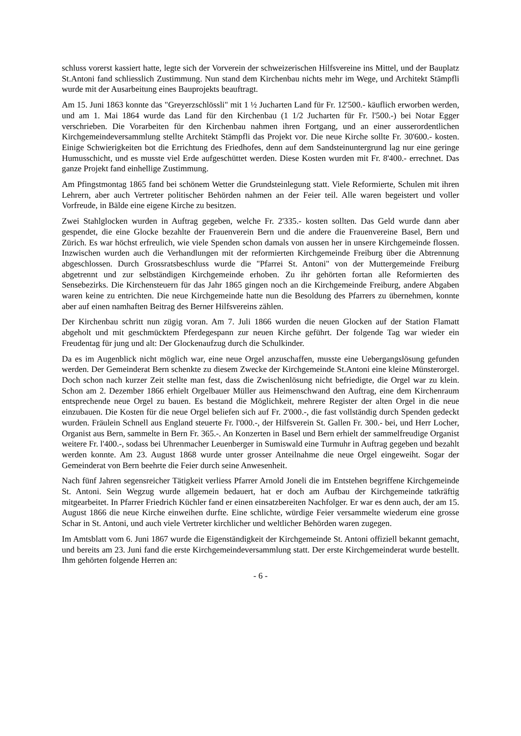schluss vorerst kassiert hatte, legte sich der Vorverein der schweizerischen Hilfsvereine ins Mittel, und der Bauplatz St.Antoni fand schliesslich Zustimmung. Nun stand dem Kirchenbau nichts mehr im Wege, und Architekt Stämpfli wurde mit der Ausarbeitung eines Bauprojekts beauftragt.
Am 15. Juni 1863 konnte das "Greyerzschlössli" mit 1 ½ Jucharten Land für Fr. 12'500.- käuflich erworben werden, und am 1. Mai 1864 wurde das Land für den Kirchenbau (1 1/2 Jucharten für Fr. l'500.-) bei Notar Egger verschrieben. Die Vorarbeiten für den Kirchenbau nahmen ihren Fortgang, und an einer ausserordentlichen Kirchgemeindeversammlung stellte Architekt Stämpfli das Projekt vor. Die neue Kirche sollte Fr. 30'600.- kosten. Einige Schwierigkeiten bot die Errichtung des Friedhofes, denn auf dem Sandsteinuntergrund lag nur eine geringe Humusschicht, und es musste viel Erde aufgeschüttet werden. Diese Kosten wurden mit Fr. 8'400.- errechnet. Das ganze Projekt fand einhellige Zustimmung.
Am Pfingstmontag 1865 fand bei schönem Wetter die Grundsteinlegung statt. Viele Reformierte, Schulen mit ihren Lehrern, aber auch Vertreter politischer Behörden nahmen an der Feier teil. Alle waren begeistert und voller Vorfreude, in Bälde eine eigene Kirche zu besitzen.
Zwei Stahlglocken wurden in Auftrag gegeben, welche Fr. 2'335.- kosten sollten. Das Geld wurde dann aber gespendet, die eine Glocke bezahlte der Frauenverein Bern und die andere die Frauenvereine Basel, Bern und Zürich. Es war höchst erfreulich, wie viele Spenden schon damals von aussen her in unsere Kirchgemeinde flossen. Inzwischen wurden auch die Verhandlungen mit der reformierten Kirchgemeinde Freiburg über die Abtrennung abgeschlossen. Durch Grossratsbeschluss wurde die "Pfarrei St. Antoni" von der Muttergemeinde Freiburg abgetrennt und zur selbständigen Kirchgemeinde erhoben. Zu ihr gehörten fortan alle Reformierten des Sensebezirks. Die Kirchensteuern für das Jahr 1865 gingen noch an die Kirchgemeinde Freiburg, andere Abgaben waren keine zu entrichten. Die neue Kirchgemeinde hatte nun die Besoldung des Pfarrers zu übernehmen, konnte aber auf einen namhaften Beitrag des Berner Hilfsvereins zählen.
Der Kirchenbau schritt nun zügig voran. Am 7. Juli 1866 wurden die neuen Glocken auf der Station Flamatt abgeholt und mit geschmücktem Pferdegespann zur neuen Kirche geführt. Der folgende Tag war wieder ein Freudentag für jung und alt: Der Glockenaufzug durch die Schulkinder.
Da es im Augenblick nicht möglich war, eine neue Orgel anzuschaffen, musste eine Uebergangslösung gefunden werden. Der Gemeinderat Bern schenkte zu diesem Zwecke der Kirchgemeinde St.Antoni eine kleine Münsterorgel. Doch schon nach kurzer Zeit stellte man fest, dass die Zwischenlösung nicht befriedigte, die Orgel war zu klein. Schon am 2. Dezember 1866 erhielt Orgelbauer Müller aus Heimenschwand den Auftrag, eine dem Kirchenraum entsprechende neue Orgel zu bauen. Es bestand die Möglichkeit, mehrere Register der alten Orgel in die neue einzubauen. Die Kosten für die neue Orgel beliefen sich auf Fr. 2'000.-, die fast vollständig durch Spenden gedeckt wurden. Fräulein Schnell aus England steuerte Fr. l'000.-, der Hilfsverein St. Gallen Fr. 300.- bei, und Herr Locher, Organist aus Bern, sammelte in Bern Fr. 365.-. An Konzerten in Basel und Bern erhielt der sammelfreudige Organist weitere Fr. l'400.-, sodass bei Uhrenmacher Leuenberger in Sumiswald eine Turmuhr in Auftrag gegeben und bezahlt werden konnte. Am 23. August 1868 wurde unter grosser Anteilnahme die neue Orgel eingeweiht. Sogar der Gemeinderat von Bern beehrte die Feier durch seine Anwesenheit.
Nach fünf Jahren segensreicher Tätigkeit verliess Pfarrer Arnold Joneli die im Entstehen begriffene Kirchgemeinde St. Antoni. Sein Wegzug wurde allgemein bedauert, hat er doch am Aufbau der Kirchgemeinde tatkräftig mitgearbeitet. In Pfarrer Friedrich Küchler fand er einen einsatzbereiten Nachfolger. Er war es denn auch, der am 15. August 1866 die neue Kirche einweihen durfte. Eine schlichte, würdige Feier versammelte wiederum eine grosse Schar in St. Antoni, und auch viele Vertreter kirchlicher und weltlicher Behörden waren zugegen.
Im Amtsblatt vom 6. Juni 1867 wurde die Eigenständigkeit der Kirchgemeinde St. Antoni offiziell bekannt gemacht, und bereits am 23. Juni fand die erste Kirchgemeindeversammlung statt. Der erste Kirchgemeinderat wurde bestellt. Ihm gehörten folgende Herren an:
- 6 -